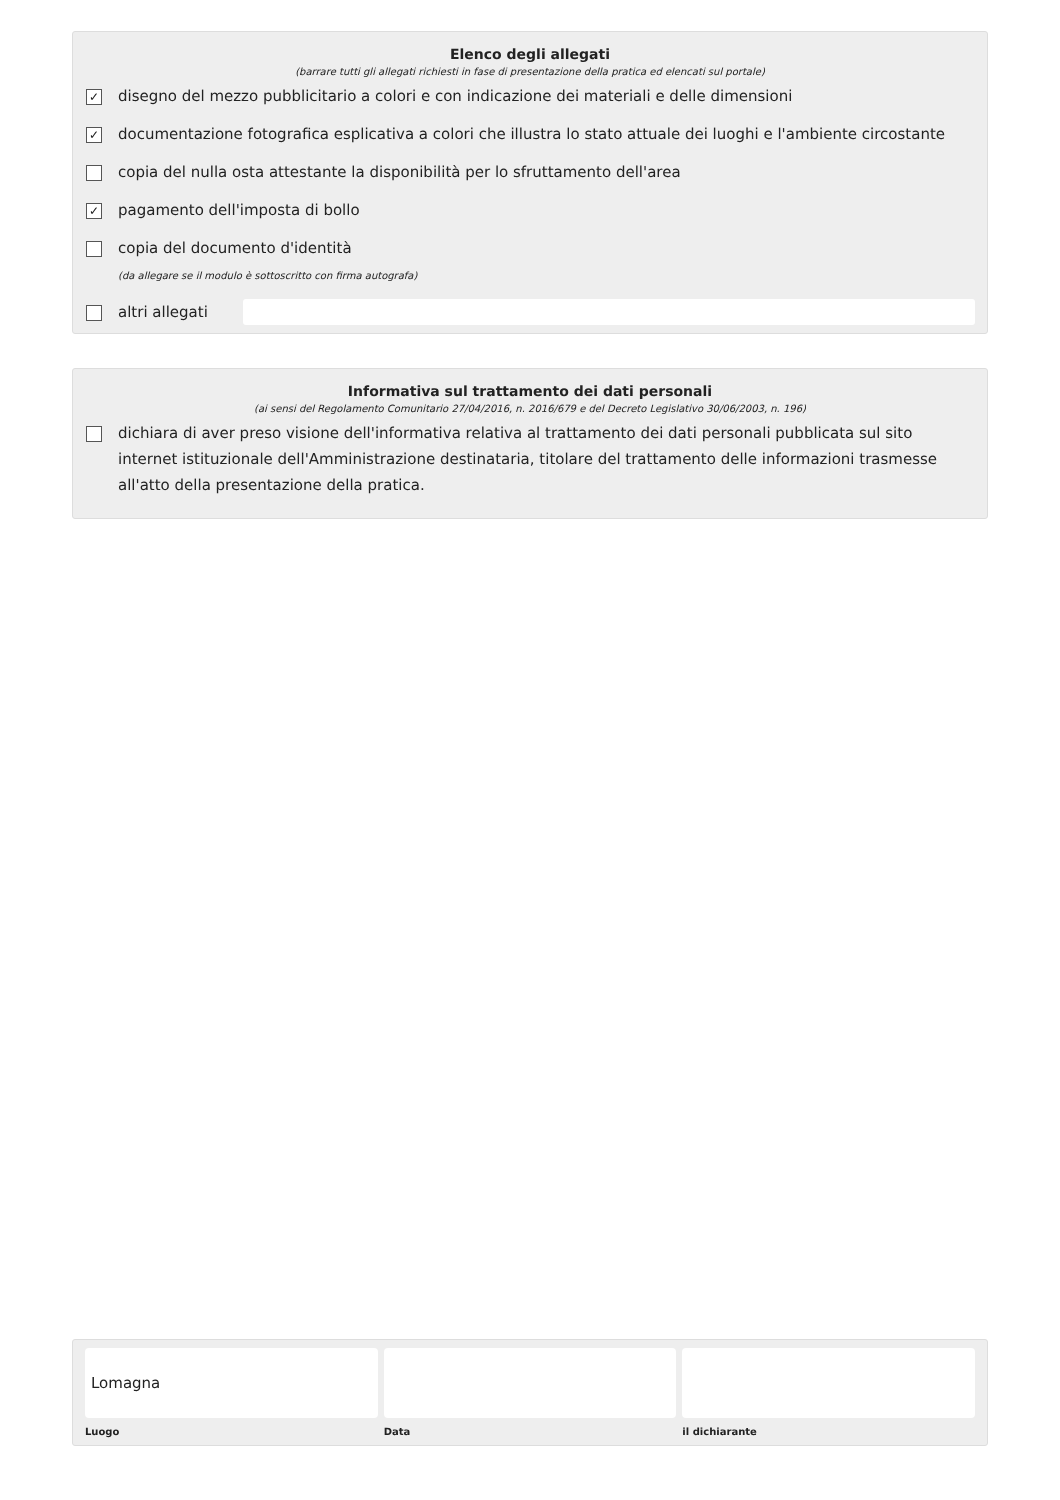Elenco degli allegati
(barrare tutti gli allegati richiesti in fase di presentazione della pratica ed elencati sul portale)
✓ disegno del mezzo pubblicitario a colori e con indicazione dei materiali e delle dimensioni
✓ documentazione fotografica esplicativa a colori che illustra lo stato attuale dei luoghi e l'ambiente circostante
copia del nulla osta attestante la disponibilità per lo sfruttamento dell'area
✓ pagamento dell'imposta di bollo
copia del documento d'identità
(da allegare se il modulo è sottoscritto con firma autografa)
altri allegati
Informativa sul trattamento dei dati personali
(ai sensi del Regolamento Comunitario 27/04/2016, n. 2016/679 e del Decreto Legislativo 30/06/2003, n. 196)
dichiara di aver preso visione dell'informativa relativa al trattamento dei dati personali pubblicata sul sito internet istituzionale dell'Amministrazione destinataria, titolare del trattamento delle informazioni trasmesse all'atto della presentazione della pratica.
Lomagna
Luogo
Data il dichiarante